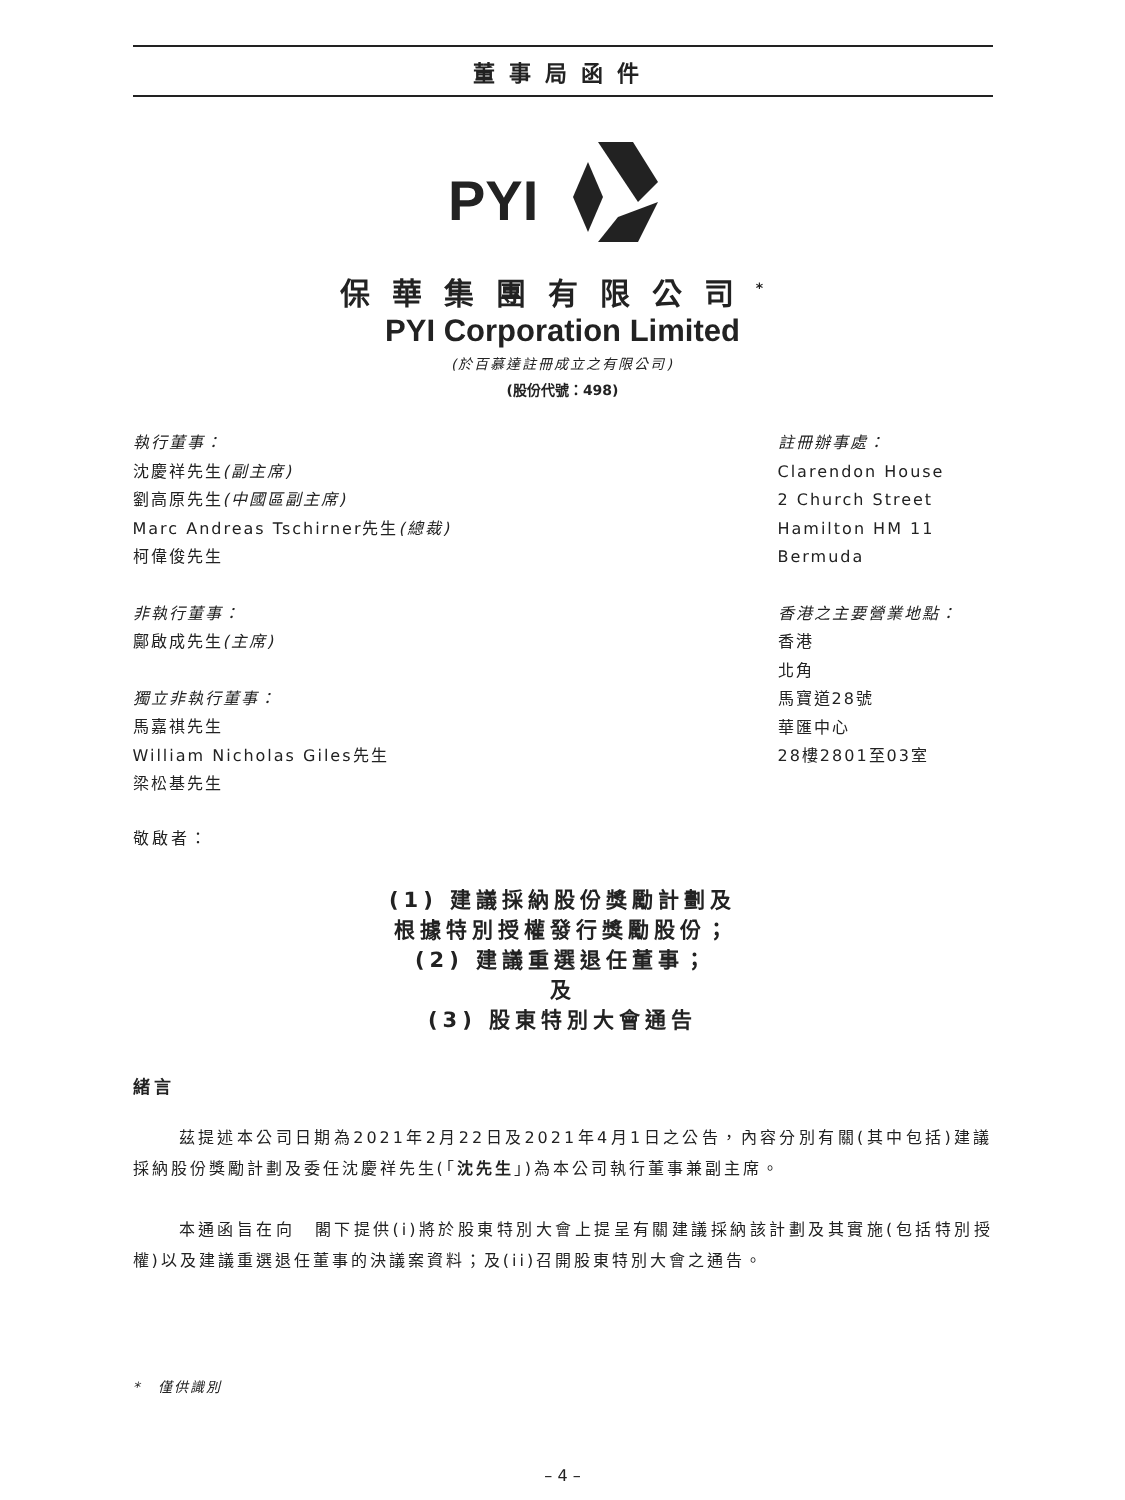董事局函件
PYI
保華集團有限公司<sup>*</sup>
PYI Corporation Limited
(於百慕達註冊成立之有限公司)
(股份代號：498)
執行董事：
沈慶祥先生(副主席)
劉高原先生(中國區副主席)
Marc Andreas Tschirner先生(總裁)
柯偉俊先生
非執行董事：
鄺啟成先生(主席)
獨立非執行董事：
馬嘉祺先生
William Nicholas Giles先生
梁松基先生
註冊辦事處：
Clarendon House
2 Church Street
Hamilton HM 11
Bermuda
香港之主要營業地點：
香港
北角
馬寶道28號
華匯中心
28樓2801至03室
敬啟者：
(1) 建議採納股份獎勵計劃及
根據特別授權發行獎勵股份；
(2) 建議重選退任董事；
及
(3) 股東特別大會通告
緒言
茲提述本公司日期為2021年2月22日及2021年4月1日之公告，內容分別有關(其中包括)建議採納股份獎勵計劃及委任沈慶祥先生(「沈先生」)為本公司執行董事兼副主席。
本通函旨在向　閣下提供(i)將於股東特別大會上提呈有關建議採納該計劃及其實施(包括特別授權)以及建議重選退任董事的決議案資料；及(ii)召開股東特別大會之通告。
*　僅供識別
– 4 –